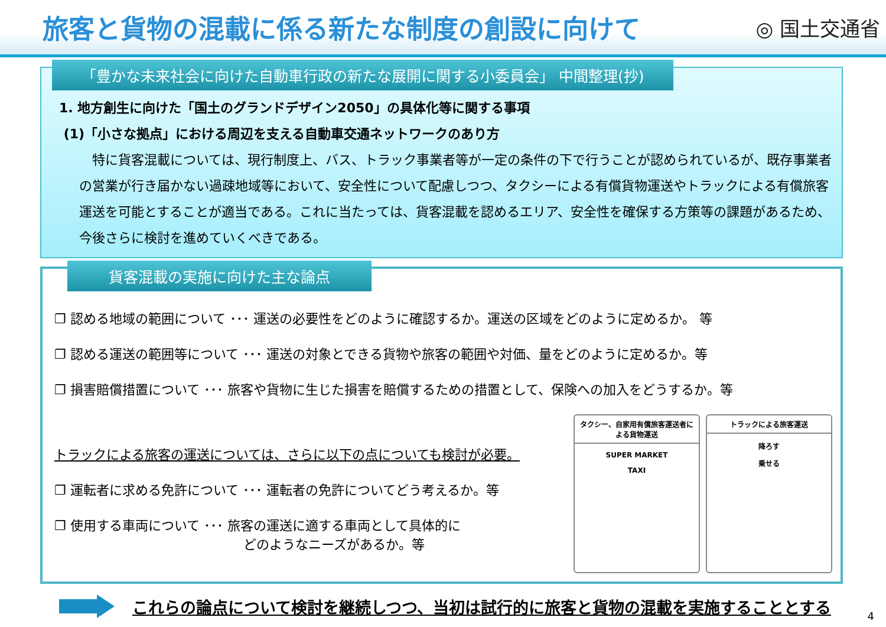旅客と貨物の混載に係る新たな制度の創設に向けて
◎ 国土交通省
「豊かな未来社会に向けた自動車行政の新たな展開に関する小委員会」 中間整理(抄)
1. 地方創生に向けた「国土のグランドデザイン2050」の具体化等に関する事項
(1)「小さな拠点」における周辺を支える自動車交通ネットワークのあり方
　特に貨客混載については、現行制度上、バス、トラック事業者等が一定の条件の下で行うことが認められているが、既存事業者の営業が行き届かない過疎地域等において、安全性について配慮しつつ、タクシーによる有償貨物運送やトラックによる有償旅客運送を可能とすることが適当である。これに当たっては、貨客混載を認めるエリア、安全性を確保する方策等の課題があるため、今後さらに検討を進めていくべきである。
貨客混載の実施に向けた主な論点
❐ 認める地域の範囲について ･･･ 運送の必要性をどのように確認するか。運送の区域をどのように定めるか。 等
❐ 認める運送の範囲等について ･･･ 運送の対象とできる貨物や旅客の範囲や対価、量をどのように定めるか。等
❐ 損害賠償措置について ･･･ 旅客や貨物に生じた損害を賠償するための措置として、保険への加入をどうするか。等
トラックによる旅客の運送については、さらに以下の点についても検討が必要。
❐ 運転者に求める免許について ･･･ 運転者の免許についてどう考えるか。等
❐ 使用する車両について ･･･ 旅客の運送に適する車両として具体的に
どのようなニーズがあるか。等
タクシー、自家用有償旅客運送者による貨物運送
SUPER MARKET
TAXI
トラックによる旅客運送
降ろす
乗せる
これらの論点について検討を継続しつつ、当初は試行的に旅客と貨物の混載を実施することとする
4